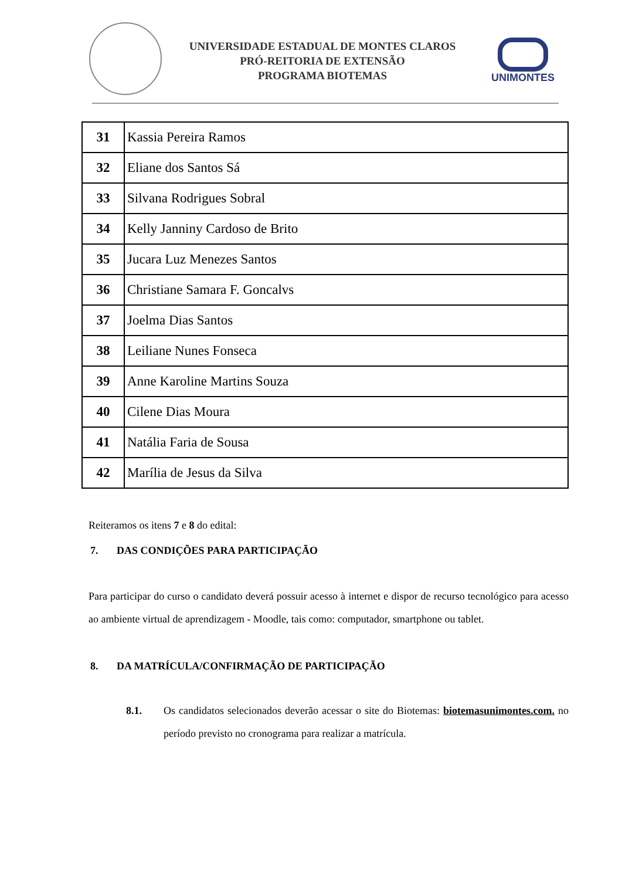UNIVERSIDADE ESTADUAL DE MONTES CLAROS
PRÓ-REITORIA DE EXTENSÃO
PROGRAMA BIOTEMAS
UNIMONTES
| 31 | Kassia Pereira Ramos |
| 32 | Eliane dos Santos Sá |
| 33 | Silvana Rodrigues Sobral |
| 34 | Kelly Janniny Cardoso de Brito |
| 35 | Jucara Luz Menezes Santos |
| 36 | Christiane Samara F. Goncalvs |
| 37 | Joelma Dias Santos |
| 38 | Leiliane Nunes Fonseca |
| 39 | Anne Karoline Martins Souza |
| 40 | Cilene Dias Moura |
| 41 | Natália Faria de Sousa |
| 42 | Marília de Jesus da Silva |
Reiteramos os itens 7 e 8 do edital:
7. DAS CONDIÇÕES PARA PARTICIPAÇÃO
Para participar do curso o candidato deverá possuir acesso à internet e dispor de recurso tecnológico para acesso ao ambiente virtual de aprendizagem - Moodle, tais como: computador, smartphone ou tablet.
8. DA MATRÍCULA/CONFIRMAÇÃO DE PARTICIPAÇÃO
8.1. Os candidatos selecionados deverão acessar o site do Biotemas: biotemasunimontes.com. no período previsto no cronograma para realizar a matrícula.